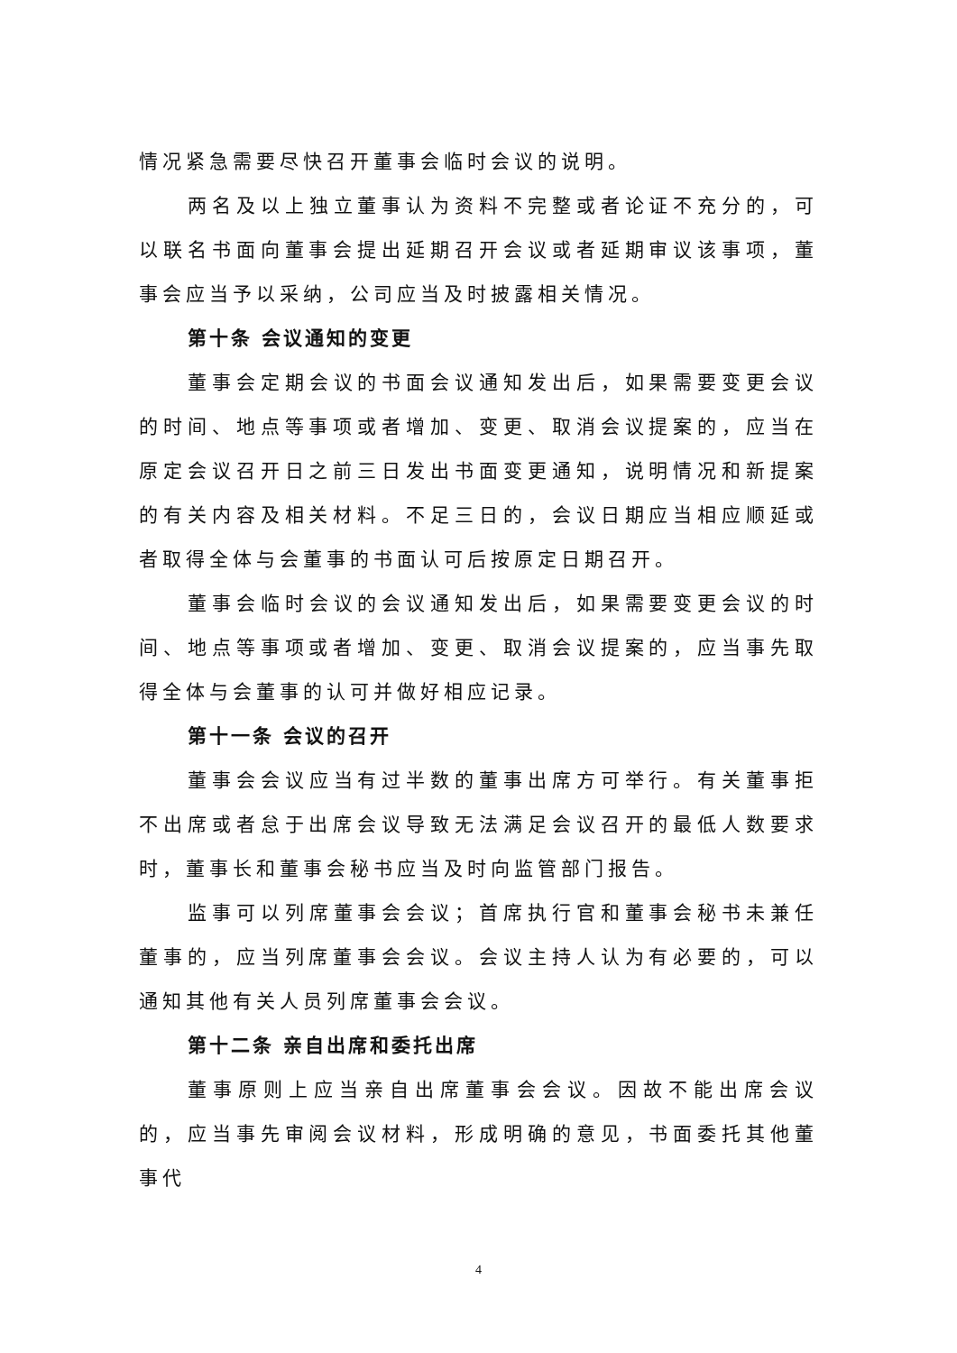情况紧急需要尽快召开董事会临时会议的说明。
两名及以上独立董事认为资料不完整或者论证不充分的，可以联名书面向董事会提出延期召开会议或者延期审议该事项，董事会应当予以采纳，公司应当及时披露相关情况。
第十条 会议通知的变更
董事会定期会议的书面会议通知发出后，如果需要变更会议的时间、地点等事项或者增加、变更、取消会议提案的，应当在原定会议召开日之前三日发出书面变更通知，说明情况和新提案的有关内容及相关材料。不足三日的，会议日期应当相应顺延或者取得全体与会董事的书面认可后按原定日期召开。
董事会临时会议的会议通知发出后，如果需要变更会议的时间、地点等事项或者增加、变更、取消会议提案的，应当事先取得全体与会董事的认可并做好相应记录。
第十一条 会议的召开
董事会会议应当有过半数的董事出席方可举行。有关董事拒不出席或者怠于出席会议导致无法满足会议召开的最低人数要求时，董事长和董事会秘书应当及时向监管部门报告。
监事可以列席董事会会议；首席执行官和董事会秘书未兼任董事的，应当列席董事会会议。会议主持人认为有必要的，可以通知其他有关人员列席董事会会议。
第十二条 亲自出席和委托出席
董事原则上应当亲自出席董事会会议。因故不能出席会议的，应当事先审阅会议材料，形成明确的意见，书面委托其他董事代
4